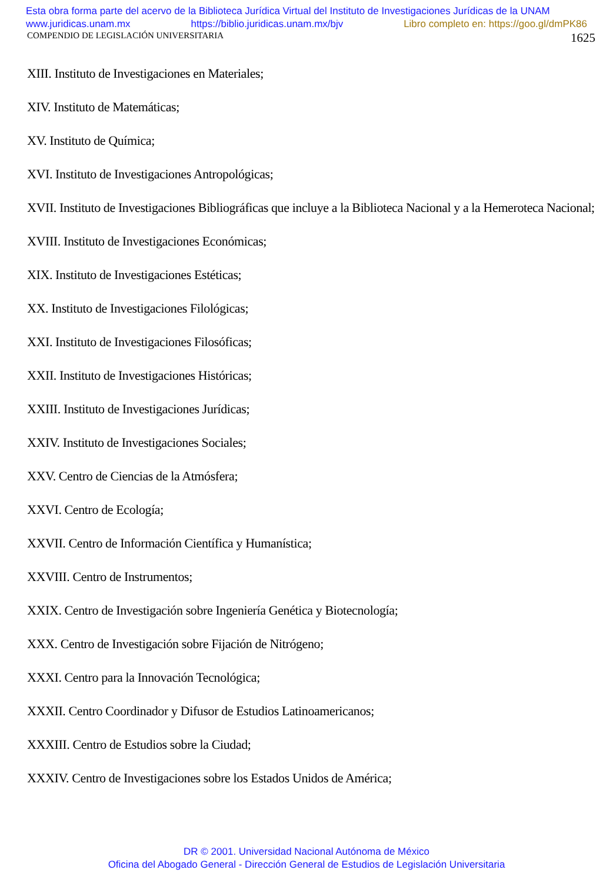Esta obra forma parte del acervo de la Biblioteca Jurídica Virtual del Instituto de Investigaciones Jurídicas de la UNAM
www.juridicas.unam.mx https://biblio.juridicas.unam.mx/bjv Libro completo en: https://goo.gl/dmPK86
COMPENDIO DE LEGISLACIÓN UNIVERSITARIA 1625
XIII. Instituto de Investigaciones en Materiales;
XIV. Instituto de Matemáticas;
XV. Instituto de Química;
XVI. Instituto de Investigaciones Antropológicas;
XVII. Instituto de Investigaciones Bibliográficas que incluye a la Biblioteca Nacional y a la Hemeroteca Nacional;
XVIII. Instituto de Investigaciones Económicas;
XIX. Instituto de Investigaciones Estéticas;
XX. Instituto de Investigaciones Filológicas;
XXI. Instituto de Investigaciones Filosóficas;
XXII. Instituto de Investigaciones Históricas;
XXIII. Instituto de Investigaciones Jurídicas;
XXIV. Instituto de Investigaciones Sociales;
XXV. Centro de Ciencias de la Atmósfera;
XXVI. Centro de Ecología;
XXVII. Centro de Información Científica y Humanística;
XXVIII. Centro de Instrumentos;
XXIX. Centro de Investigación sobre Ingeniería Genética y Biotecnología;
XXX. Centro de Investigación sobre Fijación de Nitrógeno;
XXXI. Centro para la Innovación Tecnológica;
XXXII. Centro Coordinador y Difusor de Estudios Latinoamericanos;
XXXIII. Centro de Estudios sobre la Ciudad;
XXXIV. Centro de Investigaciones sobre los Estados Unidos de América;
DR © 2001. Universidad Nacional Autónoma de México
Oficina del Abogado General - Dirección General de Estudios de Legislación Universitaria